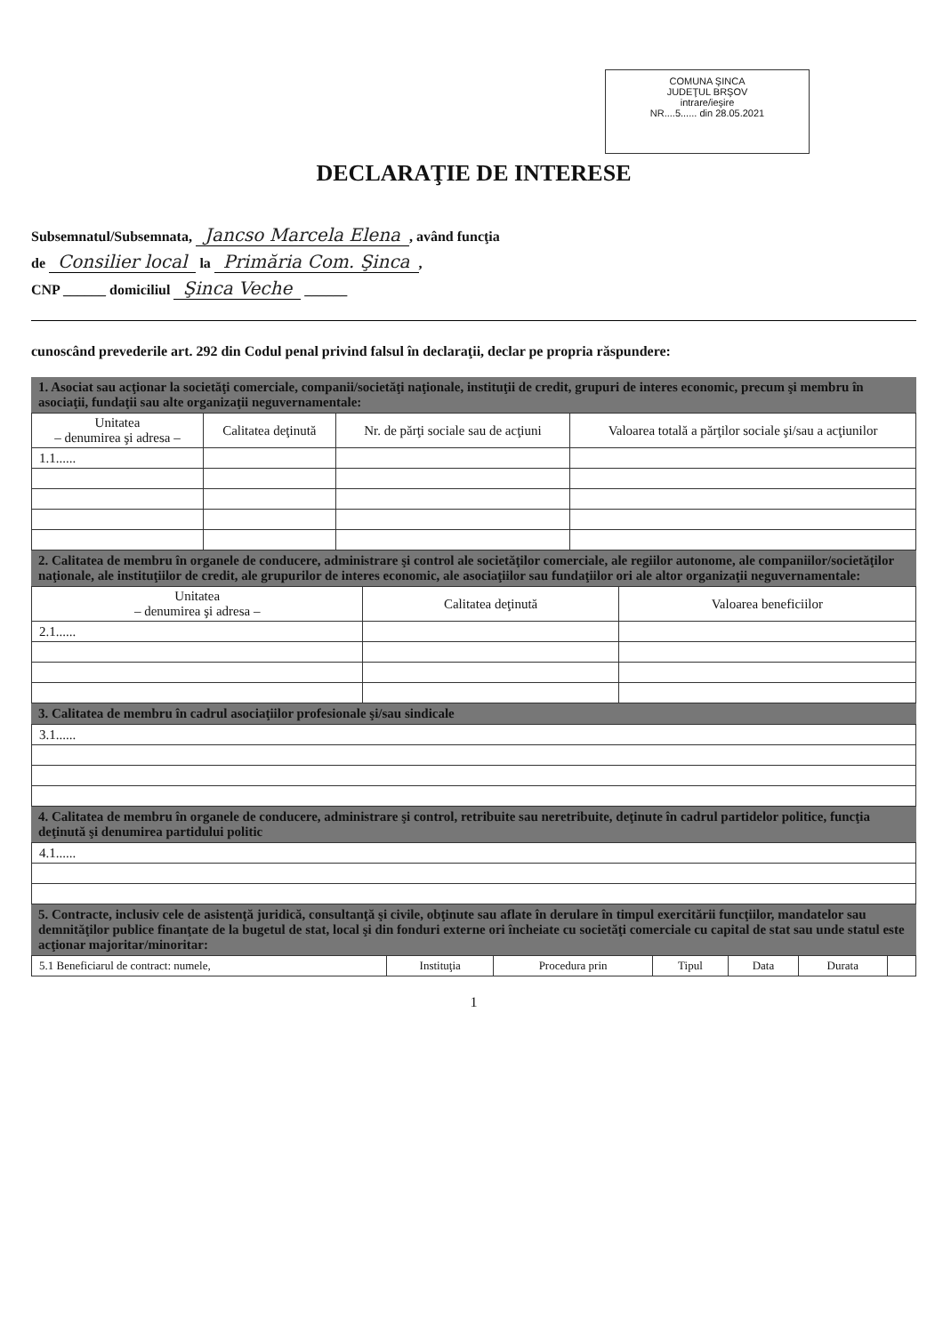COMUNA ŞINCA
JUDEŢUL BRŞOV
intrare/ieşire
NR....5...... din 28.05.2021
DECLARAŢIE DE INTERESE
Subsemnatul/Subsemnata, Jancso Marcela Elena, având funcţia
de Consilier local la Primăria Com. Şinca,
CNP ______ domiciliul Şinca Veche ______
cunoscând prevederile art. 292 din Codul penal privind falsul în declaraţii, declar pe propria răspundere:
1. Asociat sau acţionar la societăţi comerciale, companii/societăţi naţionale, instituţii de credit, grupuri de interes economic, precum şi membru în asociaţii, fundaţii sau alte organizaţii neguvernamentale:
| Unitatea – denumirea şi adresa – | Calitatea deţinută | Nr. de părţi sociale sau de acţiuni | Valoarea totală a părţilor sociale şi/sau a acţiunilor |
| --- | --- | --- | --- |
| 1.1...... | | | |
2. Calitatea de membru în organele de conducere, administrare şi control ale societăţilor comerciale, ale regiilor autonome, ale companiilor/societăţilor naţionale, ale instituţiilor de credit, ale grupurilor de interes economic, ale asociaţiilor sau fundaţiilor ori ale altor organizaţii neguvernamentale:
| Unitatea – denumirea şi adresa – | Calitatea deţinută | Valoarea beneficiilor |
| --- | --- | --- |
| 2.1...... | | |
3. Calitatea de membru în cadrul asociaţiilor profesionale şi/sau sindicale
| 3.1...... |
4. Calitatea de membru în organele de conducere, administrare şi control, retribuite sau neretribuite, deţinute în cadrul partidelor politice, funcţia deţinută şi denumirea partidului politic
| 4.1...... |
5. Contracte, inclusiv cele de asistenţă juridică, consultanţă şi civile, obţinute sau aflate în derulare în timpul exercitării funcţiilor, mandatelor sau demnităţilor publice finanţate de la bugetul de stat, local şi din fonduri externe ori încheiate cu societăţi comerciale cu capital de stat sau unde statul este acţionar majoritar/minoritar:
| 5.1 Beneficiarul de contract: numele, | Instituţia | Procedura prin | Tipul | Data | Durata | |
1